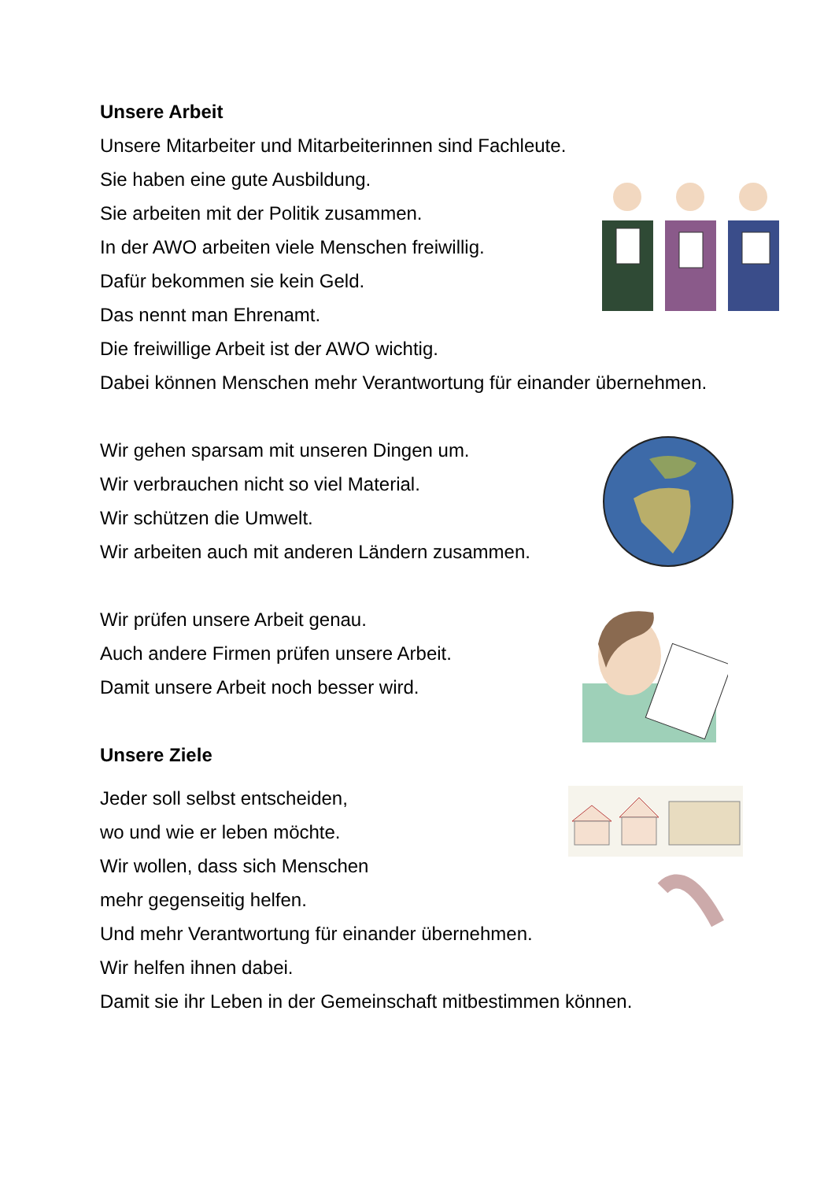Unsere Arbeit
Unsere Mitarbeiter und Mitarbeiterinnen sind Fachleute.
Sie haben eine gute Ausbildung.
Sie arbeiten mit der Politik zusammen.
In der AWO arbeiten viele Menschen freiwillig.
Dafür bekommen sie kein Geld.
Das nennt man Ehrenamt.
Die freiwillige Arbeit ist der AWO wichtig.
Dabei können Menschen mehr Verantwortung für einander übernehmen.
Wir gehen sparsam mit unseren Dingen um.
Wir verbrauchen nicht so viel Material.
Wir schützen die Umwelt.
Wir arbeiten auch mit anderen Ländern zusammen.
Wir prüfen unsere Arbeit genau.
Auch andere Firmen prüfen unsere Arbeit.
Damit unsere Arbeit noch besser wird.
Unsere Ziele
Jeder soll selbst entscheiden,
wo und wie er leben möchte.
Wir wollen, dass sich Menschen
mehr gegenseitig helfen.
Und mehr Verantwortung für einander übernehmen.
Wir helfen ihnen dabei.
Damit sie ihr Leben in der Gemeinschaft mitbestimmen können.